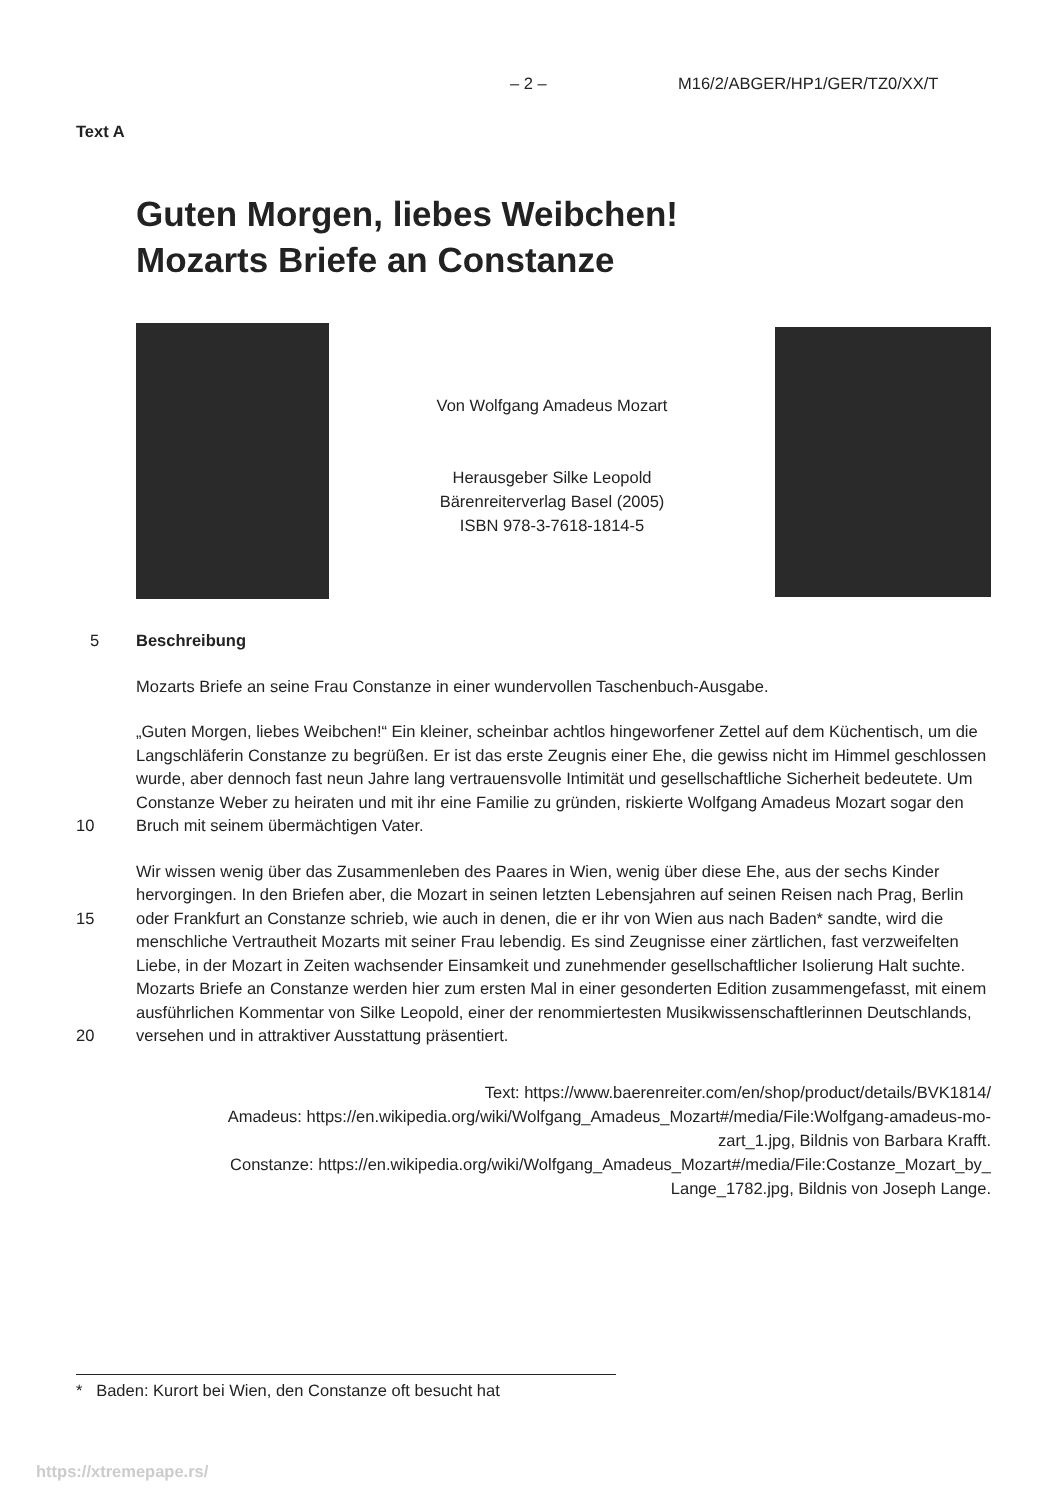– 2 – M16/2/ABGER/HP1/GER/TZ0/XX/T
Text A
Guten Morgen, liebes Weibchen!
Mozarts Briefe an Constanze
Von Wolfgang Amadeus Mozart
Herausgeber Silke Leopold
Bärenreiterverlag Basel (2005)
ISBN 978-3-7618-1814-5
5 Beschreibung
Mozarts Briefe an seine Frau Constanze in einer wundervollen Taschenbuch-Ausgabe.
10 „Guten Morgen, liebes Weibchen!“ Ein kleiner, scheinbar achtlos hingeworfener Zettel auf dem Küchentisch, um die Langschläferin Constanze zu begrüßen. Er ist das erste Zeugnis einer Ehe, die gewiss nicht im Himmel geschlossen wurde, aber dennoch fast neun Jahre lang vertrauensvolle Intimität und gesellschaftliche Sicherheit bedeutete. Um Constanze Weber zu heiraten und mit ihr eine Familie zu gründen, riskierte Wolfgang Amadeus Mozart sogar den Bruch mit seinem übermächtigen Vater.
15
20
Wir wissen wenig über das Zusammenleben des Paares in Wien, wenig über diese Ehe, aus der sechs Kinder hervorgingen. In den Briefen aber, die Mozart in seinen letzten Lebensjahren auf seinen Reisen nach Prag, Berlin oder Frankfurt an Constanze schrieb, wie auch in denen, die er ihr von Wien aus nach Baden* sandte, wird die menschliche Vertrautheit Mozarts mit seiner Frau lebendig. Es sind Zeugnisse einer zärtlichen, fast verzweifelten Liebe, in der Mozart in Zeiten wachsender Einsamkeit und zunehmender gesellschaftlicher Isolierung Halt suchte. Mozarts Briefe an Constanze werden hier zum ersten Mal in einer gesonderten Edition zusammengefasst, mit einem ausführlichen Kommentar von Silke Leopold, einer der renommiertesten Musikwissenschaftlerinnen Deutschlands, versehen und in attraktiver Ausstattung präsentiert.
Text: https://www.baerenreiter.com/en/shop/product/details/BVK1814/
Amadeus: https://en.wikipedia.org/wiki/Wolfgang_Amadeus_Mozart#/media/File:Wolfgang-amadeus-mo-
zart_1.jpg, Bildnis von Barbara Krafft.
Constanze: https://en.wikipedia.org/wiki/Wolfgang_Amadeus_Mozart#/media/File:Costanze_Mozart_by_
Lange_1782.jpg, Bildnis von Joseph Lange.
* Baden: Kurort bei Wien, den Constanze oft besucht hat
https://xtremepape.rs/